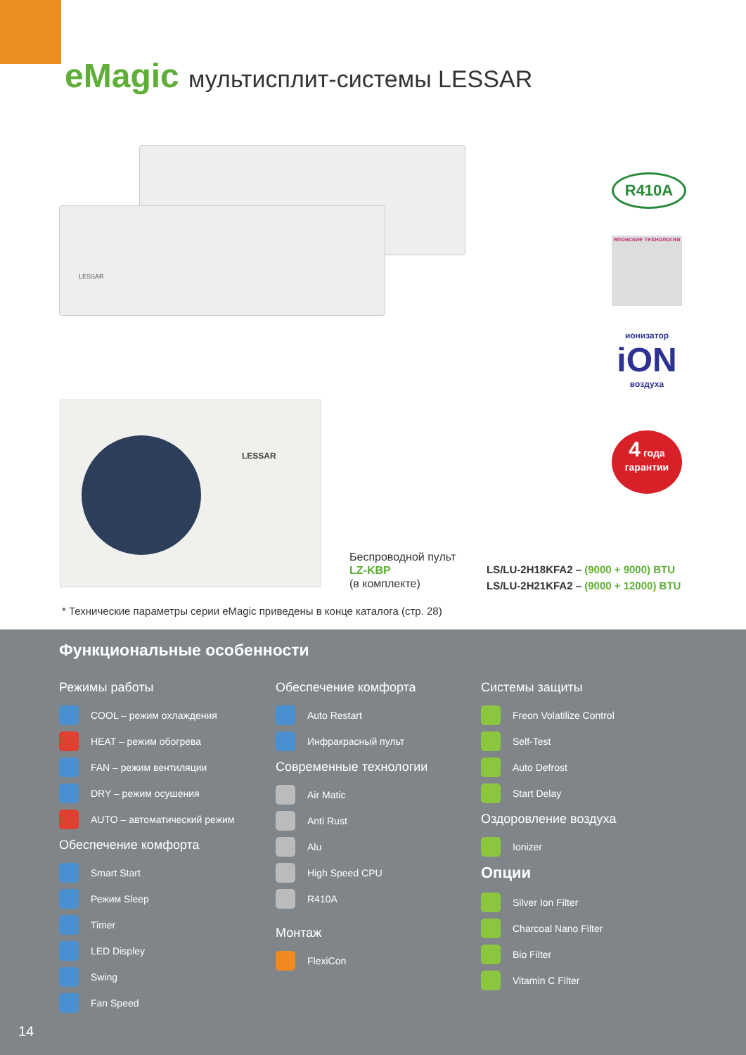eMagic мультисплит-системы LESSAR
LESSAR
LESSAR
Беспроводной пульт
LZ-KBP
(в комплекте)
LS/LU-2H18KFA2 – (9000 + 9000) BTU
LS/LU-2H21KFA2 – (9000 + 12000) BTU
* Технические параметры серии eMagic приведены в конце каталога (стр. 28)
R410A
японские технологии
ионизатор
iON
воздуха
4 года
гарантии
Функциональные особенности
Режимы работы
COOL – режим охлаждения
HEAT – режим обогрева
FAN – режим вентиляции
DRY – режим осушения
AUTO – автоматический режим
Обеспечение комфорта
Smart Start
Режим Sleep
Timer
LED Displey
Swing
Fan Speed
Обеспечение комфорта
Auto Restart
Инфракрасный пульт
Современные технологии
Air Matic
Anti Rust
Alu
High Speed CPU
R410A
Монтаж
FlexiCon
Системы защиты
Freon Volatilize Control
Self-Test
Auto Defrost
Start Delay
Оздоровление воздуха
Ionizer
Опции
Silver Ion Filter
Charcoal Nano Filter
Bio Filter
Vitamin C Filter
14